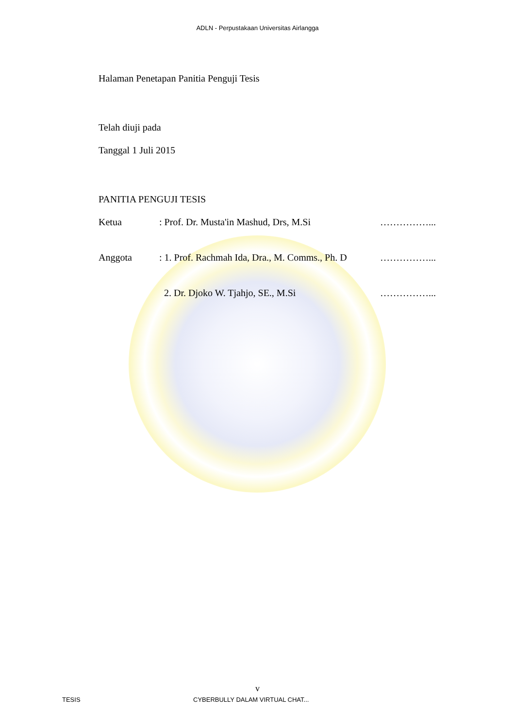ADLN - Perpustakaan Universitas Airlangga
Halaman Penetapan Panitia Penguji Tesis
Telah diuji pada
Tanggal 1 Juli 2015
PANITIA PENGUJI TESIS
Ketua: Prof. Dr. Musta'in Mashud, Drs, M.Si ……………...
Anggota: 1. Prof. Rachmah Ida, Dra., M. Comms., Ph. D ……………...
2. Dr. Djoko W. Tjahjo, SE., M.Si ……………...
v
TESIS CYBERBULLY DALAM VIRTUAL CHAT...